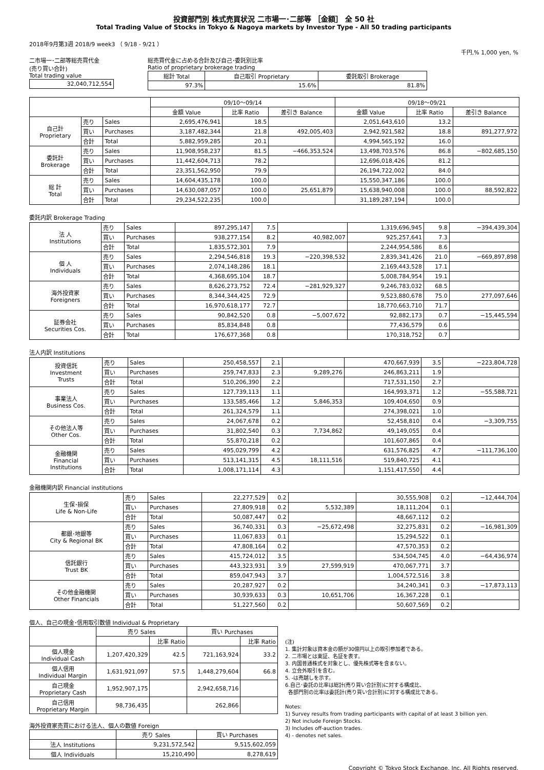投資部門別 株式売買状況 二市場一･二部等 ［金額］ 全 50 社
Total Trading Value of Stocks in Tokyo & Nagoya markets by Investor Type - All 50 trading participants
2018年9月第3週 2018/9 week3 （ 9/18 - 9/21 ）
千円,% 1,000 yen, %
二市場一･二部等総売買代金
(売り買い合計)
Total trading value
| 32,040,712,554 |
総売買代金に占める合計及び自己･委託別比率
Ratio of proprietary brokerage trading
| 総計 Total | 自己取引 Proprietary | 委託取引 Brokerage |
| 97.3% | 15.6% | 81.8% |
| | | | 09/10～09/14 | | | 09/18～09/21 | | |
| | | | 金額 Value | 比率 Ratio | 差引き Balance | 金額 Value | 比率 Ratio | 差引き Balance |
| 自己計 Proprietary | 売り | Sales | 2,695,476,941 | 18.5 | | 2,051,643,610 | 13.2 | |
| | 買い | Purchases | 3,187,482,344 | 21.8 | 492,005,403 | 2,942,921,582 | 18.8 | 891,277,972 |
| | 合計 | Total | 5,882,959,285 | 20.1 | | 4,994,565,192 | 16.0 | |
| 委託計 Brokerage | 売り | Sales | 11,908,958,237 | 81.5 | −466,353,524 | 13,498,703,576 | 86.8 | −802,685,150 |
| | 買い | Purchases | 11,442,604,713 | 78.2 | | 12,696,018,426 | 81.2 | |
| | 合計 | Total | 23,351,562,950 | 79.9 | | 26,194,722,002 | 84.0 | |
| 総 計 Total | 売り | Sales | 14,604,435,178 | 100.0 | | 15,550,347,186 | 100.0 | |
| | 買い | Purchases | 14,630,087,057 | 100.0 | 25,651,879 | 15,638,940,008 | 100.0 | 88,592,822 |
| | 合計 | Total | 29,234,522,235 | 100.0 | | 31,189,287,194 | 100.0 | |
委託内訳 Brokerage Trading
| 法 人 Institutions | 売り | Sales | 897,295,147 | 7.5 | | 1,319,696,945 | 9.8 | −394,439,304 |
| | 買い | Purchases | 938,277,154 | 8.2 | 40,982,007 | 925,257,641 | 7.3 | |
| | 合計 | Total | 1,835,572,301 | 7.9 | | 2,244,954,586 | 8.6 | |
| 個 人 Individuals | 売り | Sales | 2,294,546,818 | 19.3 | −220,398,532 | 2,839,341,426 | 21.0 | −669,897,898 |
| | 買い | Purchases | 2,074,148,286 | 18.1 | | 2,169,443,528 | 17.1 | |
| | 合計 | Total | 4,368,695,104 | 18.7 | | 5,008,784,954 | 19.1 | |
| 海外投資家 Foreigners | 売り | Sales | 8,626,273,752 | 72.4 | −281,929,327 | 9,246,783,032 | 68.5 | |
| | 買い | Purchases | 8,344,344,425 | 72.9 | | 9,523,880,678 | 75.0 | 277,097,646 |
| | 合計 | Total | 16,970,618,177 | 72.7 | | 18,770,663,710 | 71.7 | |
| 証券会社 Securities Cos. | 売り | Sales | 90,842,520 | 0.8 | −5,007,672 | 92,882,173 | 0.7 | −15,445,594 |
| | 買い | Purchases | 85,834,848 | 0.8 | | 77,436,579 | 0.6 | |
| | 合計 | Total | 176,677,368 | 0.8 | | 170,318,752 | 0.7 | |
法人内訳 Institutions
| 投資信託 Investment Trusts | 売り | Sales | 250,458,557 | 2.1 | | 470,667,939 | 3.5 | −223,804,728 |
| | 買い | Purchases | 259,747,833 | 2.3 | 9,289,276 | 246,863,211 | 1.9 | |
| | 合計 | Total | 510,206,390 | 2.2 | | 717,531,150 | 2.7 | |
| 事業法人 Business Cos. | 売り | Sales | 127,739,113 | 1.1 | | 164,993,371 | 1.2 | −55,588,721 |
| | 買い | Purchases | 133,585,466 | 1.2 | 5,846,353 | 109,404,650 | 0.9 | |
| | 合計 | Total | 261,324,579 | 1.1 | | 274,398,021 | 1.0 | |
| その他法人等 Other Cos. | 売り | Sales | 24,067,678 | 0.2 | | 52,458,810 | 0.4 | −3,309,755 |
| | 買い | Purchases | 31,802,540 | 0.3 | 7,734,862 | 49,149,055 | 0.4 | |
| | 合計 | Total | 55,870,218 | 0.2 | | 101,607,865 | 0.4 | |
| 金融機関 Financial Institutions | 売り | Sales | 495,029,799 | 4.2 | | 631,576,825 | 4.7 | −111,736,100 |
| | 買い | Purchases | 513,141,315 | 4.5 | 18,111,516 | 519,840,725 | 4.1 | |
| | 合計 | Total | 1,008,171,114 | 4.3 | | 1,151,417,550 | 4.4 | |
金融機関内訳 Financial institutions
| 生保･損保 Life & Non-Life | 売り | Sales | 22,277,529 | 0.2 | | 30,555,908 | 0.2 | −12,444,704 |
| | 買い | Purchases | 27,809,918 | 0.2 | 5,532,389 | 18,111,204 | 0.1 | |
| | 合計 | Total | 50,087,447 | 0.2 | | 48,667,112 | 0.2 | |
| 都銀･地銀等 City & Regional BK | 売り | Sales | 36,740,331 | 0.3 | −25,672,498 | 32,275,831 | 0.2 | −16,981,309 |
| | 買い | Purchases | 11,067,833 | 0.1 | | 15,294,522 | 0.1 | |
| | 合計 | Total | 47,808,164 | 0.2 | | 47,570,353 | 0.2 | |
| 信託銀行 Trust BK | 売り | Sales | 415,724,012 | 3.5 | | 534,504,745 | 4.0 | −64,436,974 |
| | 買い | Purchases | 443,323,931 | 3.9 | 27,599,919 | 470,067,771 | 3.7 | |
| | 合計 | Total | 859,047,943 | 3.7 | | 1,004,572,516 | 3.8 | |
| その他金融機関 Other Financials | 売り | Sales | 20,287,927 | 0.2 | | 34,240,341 | 0.3 | −17,873,113 |
| | 買い | Purchases | 30,939,633 | 0.3 | 10,651,706 | 16,367,228 | 0.1 | |
| | 合計 | Total | 51,227,560 | 0.2 | | 50,607,569 | 0.2 | |
個人、自己の現金･信用取引数値 Individual & Proprietary
| | 売り Sales | | 買い Purchases | |
| | | 比率 Ratio | | 比率 Ratio |
| 個人現金 Individual Cash | 1,207,420,329 | 42.5 | 721,163,924 | 33.2 |
| 個人信用 Individual Margin | 1,631,921,097 | 57.5 | 1,448,279,604 | 66.8 |
| 自己現金 Proprietary Cash | 1,952,907,175 | | 2,942,658,716 | |
| 自己信用 Proprietary Margin | 98,736,435 | | 262,866 | |
海外投資家売買における法人、個人の数値 Foreign
| | 売り Sales | 買い Purchases |
| 法人 Institutions | 9,231,572,542 | 9,515,602,059 |
| 個人 Individuals | 15,210,490 | 8,278,619 |
(注)
1. 集計対象は資本金の額が30億円以上の取引参加者である。
2. 二市場とは東証、名証を表す。
3. 内国普通株式を対象とし、優先株式等を含まない。
4. 立会外取引を含む。
5. -は売越しを示す。
6.自己･委託の比率は総計(売り買い合計別)に対する構成比、
各部門別の比率は委託計(売り買い合計別)に対する構成比である。
Notes:
1) Survey results from trading participants with capital of at least 3 billion yen.
2) Not include Foreign Stocks.
3) Includes off-auction trades.
4) - denotes net sales.
Copyright © Tokyo Stock Exchange, Inc. All Rights reserved.